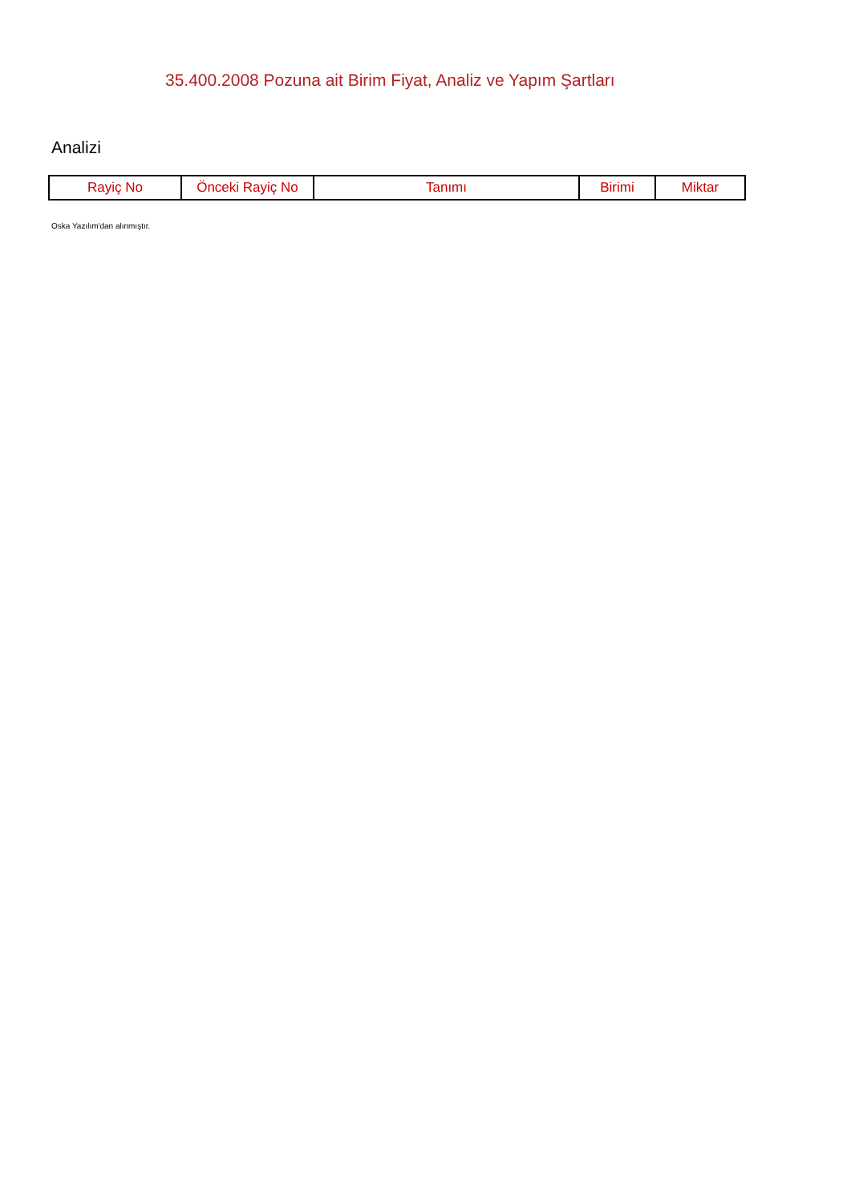35.400.2008 Pozuna ait Birim Fiyat, Analiz ve Yapım Şartları
Analizi
| Rayiç No | Önceki Rayiç No | Tanımı | Birimi | Miktar |
| --- | --- | --- | --- | --- |
Oska Yazılım'dan alınmıştır.